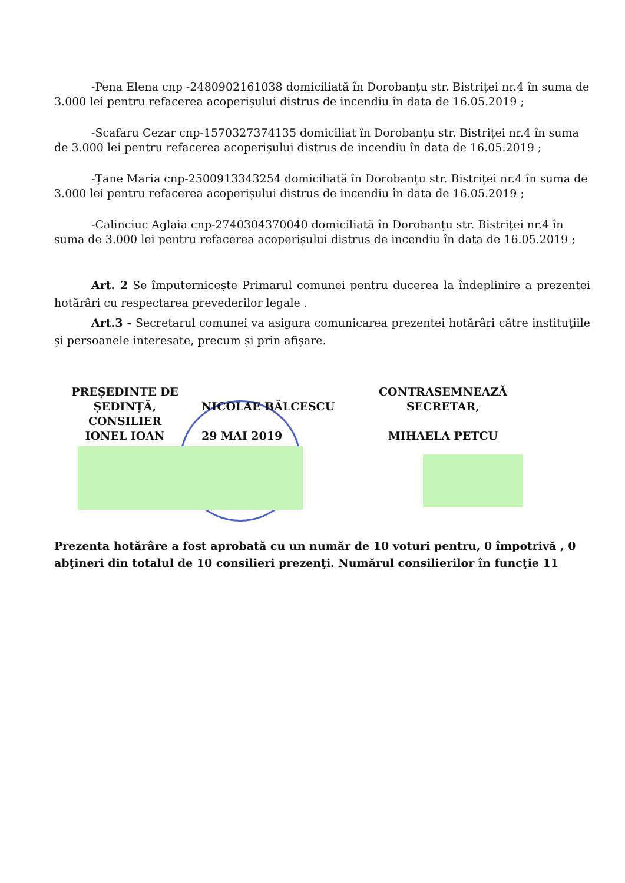-Pena Elena cnp -2480902161038 domiciliată în Dorobanțu str. Bistriței nr.4 în suma de 3.000 lei pentru refacerea acoperișului distrus de incendiu în data de 16.05.2019 ;
-Scafaru Cezar cnp-1570327374135 domiciliat în Dorobanțu str. Bistriței nr.4 în suma de 3.000 lei pentru refacerea acoperișului distrus de incendiu în data de 16.05.2019 ;
-Țane Maria cnp-2500913343254 domiciliată în Dorobanțu str. Bistriței nr.4 în suma de 3.000 lei pentru refacerea acoperișului distrus de incendiu în data de 16.05.2019 ;
-Calinciuc Aglaia cnp-2740304370040 domiciliată în Dorobanțu str. Bistriței nr.4 în suma de 3.000 lei pentru refacerea acoperișului distrus de incendiu în data de 16.05.2019 ;
Art. 2 Se împuternicește Primarul comunei pentru ducerea la îndeplinire a prezentei hotărâri cu respectarea prevederilor legale .
Art.3 - Secretarul comunei va asigura comunicarea prezentei hotărâri către instituţiile și persoanele interesate, precum și prin afișare.
PREȘEDINTE DE ȘEDINŢĂ,
CONSILIER
IONEL IOAN
NICOLAE BĂLCESCU
29 MAI 2019
CONTRASEMNEAZĂ
SECRETAR,
MIHAELA PETCU
Prezenta hotărâre a fost aprobată cu un număr de 10 voturi pentru, 0 împotrivă , 0 abţineri din totalul de 10 consilieri prezenţi. Numărul consilierilor în funcţie 11